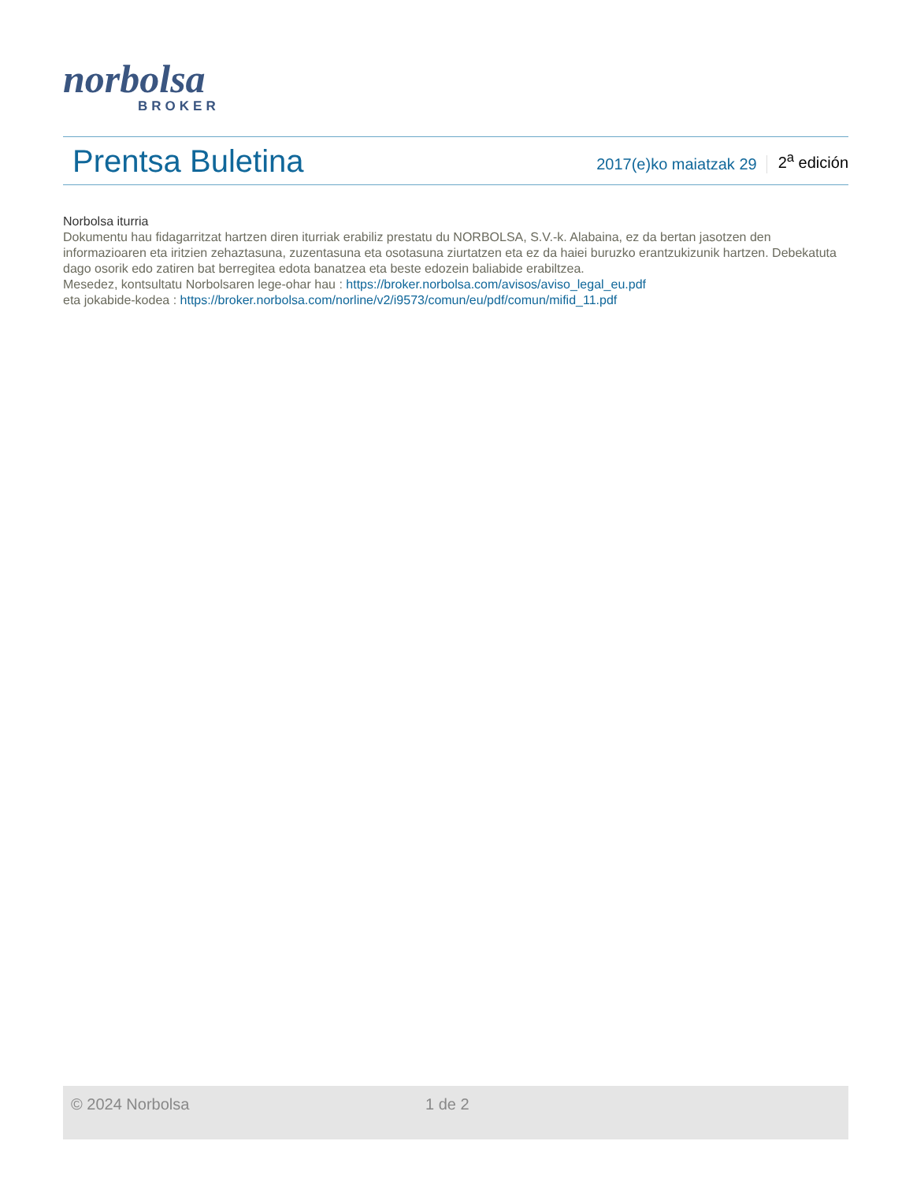norbolsa
BROKER
Prentsa Buletina
2017(e)ko maiatzak 29
2<sup>a</sup> edición
Norbolsa iturria
Dokumentu hau fidagarritzat hartzen diren iturriak erabiliz prestatu du NORBOLSA, S.V.-k. Alabaina, ez da bertan jasotzen den informazioaren eta iritzien zehaztasuna, zuzentasuna eta osotasuna ziurtatzen eta ez da haiei buruzko erantzukizunik hartzen. Debekatuta dago osorik edo zatiren bat berregitea edota banatzea eta beste edozein baliabide erabiltzea.
Mesedez, kontsultatu Norbolsaren lege-ohar hau : https://broker.norbolsa.com/avisos/aviso_legal_eu.pdf
eta jokabide-kodea : https://broker.norbolsa.com/norline/v2/i9573/comun/eu/pdf/comun/mifid_11.pdf
© 2024 Norbolsa 1 de 2